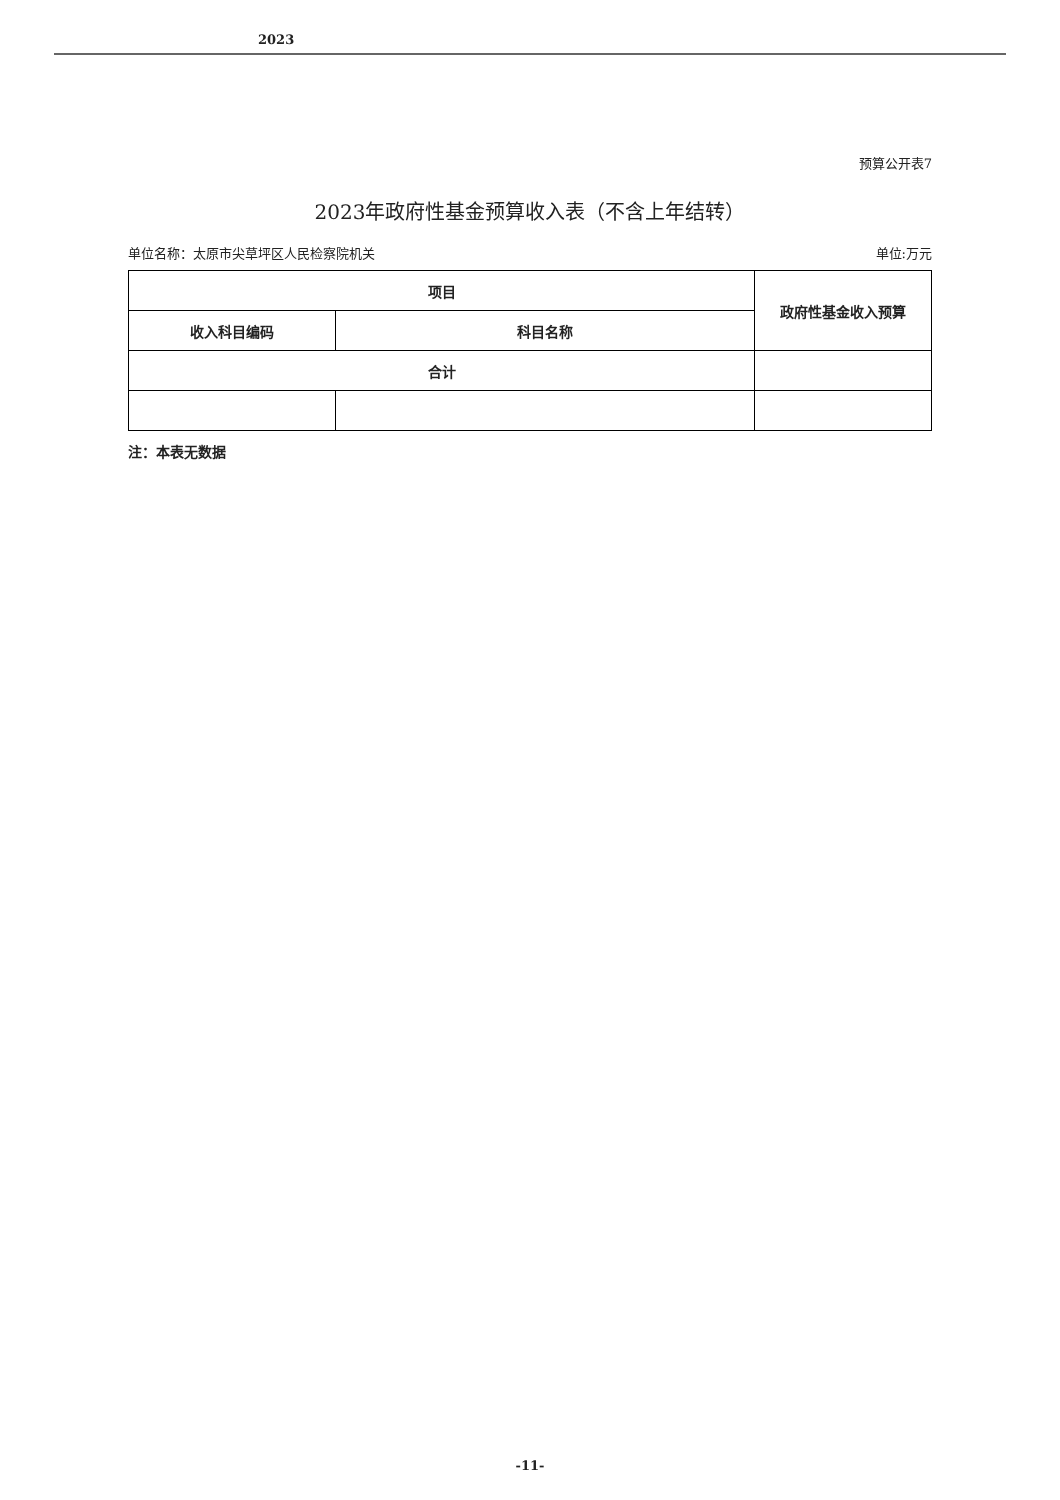2023
预算公开表7
2023年政府性基金预算收入表（不含上年结转）
单位名称：太原市尖草坪区人民检察院机关 单位:万元
| 项目 | | 政府性基金收入预算 |
| --- | --- | --- |
| 收入科目编码 | 科目名称 | |
| 合计 | | |
注：本表无数据
-11-